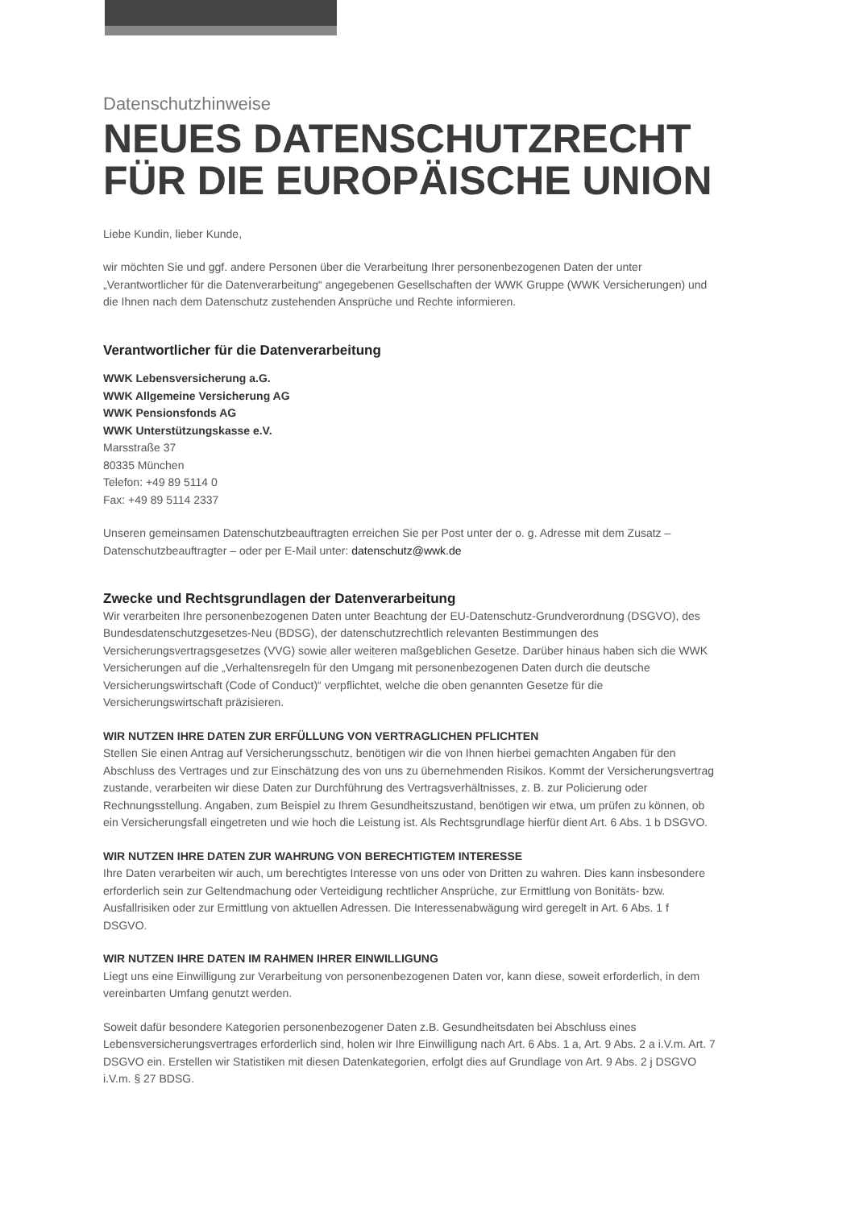Datenschutzhinweise
NEUES DATENSCHUTZRECHT
FÜR DIE EUROPÄISCHE UNION
Liebe Kundin, lieber Kunde,
wir möchten Sie und ggf. andere Personen über die Verarbeitung Ihrer personenbezogenen Daten der unter „Verantwortlicher für die Datenverarbeitung“ angegebenen Gesellschaften der WWK Gruppe (WWK Versicherungen) und die Ihnen nach dem Datenschutz zustehenden Ansprüche und Rechte informieren.
Verantwortlicher für die Datenverarbeitung
WWK Lebensversicherung a.G.
WWK Allgemeine Versicherung AG
WWK Pensionsfonds AG
WWK Unterstützungskasse e.V.
Marsstraße 37
80335 München
Telefon: +49 89 5114 0
Fax: +49 89 5114 2337
Unseren gemeinsamen Datenschutzbeauftragten erreichen Sie per Post unter der o. g. Adresse mit dem Zusatz – Datenschutzbeauftragter – oder per E-Mail unter: datenschutz@wwk.de
Zwecke und Rechtsgrundlagen der Datenverarbeitung
Wir verarbeiten Ihre personenbezogenen Daten unter Beachtung der EU-Datenschutz-Grundverordnung (DSGVO), des Bundesdatenschutzgesetzes-Neu (BDSG), der datenschutzrechtlich relevanten Bestimmungen des Versicherungsvertragsgesetzes (VVG) sowie aller weiteren maßgeblichen Gesetze. Darüber hinaus haben sich die WWK Versicherungen auf die „Verhaltensregeln für den Umgang mit personenbezogenen Daten durch die deutsche Versicherungswirtschaft (Code of Conduct)“ verpflichtet, welche die oben genannten Gesetze für die Versicherungswirtschaft präzisieren.
WIR NUTZEN IHRE DATEN ZUR ERFÜLLUNG VON VERTRAGLICHEN PFLICHTEN
Stellen Sie einen Antrag auf Versicherungsschutz, benötigen wir die von Ihnen hierbei gemachten Angaben für den Abschluss des Vertrages und zur Einschätzung des von uns zu übernehmenden Risikos. Kommt der Versicherungsvertrag zustande, verarbeiten wir diese Daten zur Durchführung des Vertragsverhältnisses, z. B. zur Policierung oder Rechnungsstellung. Angaben, zum Beispiel zu Ihrem Gesundheitszustand, benötigen wir etwa, um prüfen zu können, ob ein Versicherungsfall eingetreten und wie hoch die Leistung ist. Als Rechtsgrundlage hierfür dient Art. 6 Abs. 1 b DSGVO.
WIR NUTZEN IHRE DATEN ZUR WAHRUNG VON BERECHTIGTEM INTERESSE
Ihre Daten verarbeiten wir auch, um berechtigtes Interesse von uns oder von Dritten zu wahren. Dies kann insbesondere erforderlich sein zur Geltendmachung oder Verteidigung rechtlicher Ansprüche, zur Ermittlung von Bonitäts- bzw. Ausfallrisiken oder zur Ermittlung von aktuellen Adressen. Die Interessenabwägung wird geregelt in Art. 6 Abs. 1 f DSGVO.
WIR NUTZEN IHRE DATEN IM RAHMEN IHRER EINWILLIGUNG
Liegt uns eine Einwilligung zur Verarbeitung von personenbezogenen Daten vor, kann diese, soweit erforderlich, in dem vereinbarten Umfang genutzt werden.
Soweit dafür besondere Kategorien personenbezogener Daten z.B. Gesundheitsdaten bei Abschluss eines Lebensversicherungsvertrages erforderlich sind, holen wir Ihre Einwilligung nach Art. 6 Abs. 1 a, Art. 9 Abs. 2 a i.V.m. Art. 7 DSGVO ein. Erstellen wir Statistiken mit diesen Datenkategorien, erfolgt dies auf Grundlage von Art. 9 Abs. 2 j DSGVO i.V.m. § 27 BDSG.